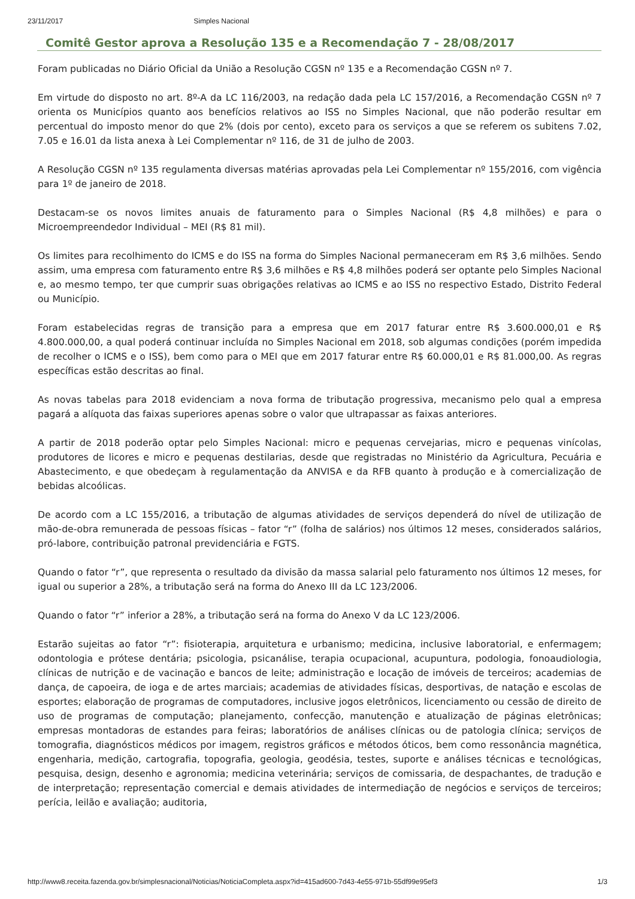23/11/2017 Simples Nacional
Comitê Gestor aprova a Resolução 135 e a Recomendação 7 - 28/08/2017
Foram publicadas no Diário Oficial da União a Resolução CGSN nº 135 e a Recomendação CGSN nº 7.
Em virtude do disposto no art. 8º-A da LC 116/2003, na redação dada pela LC 157/2016, a Recomendação CGSN nº 7 orienta os Municípios quanto aos benefícios relativos ao ISS no Simples Nacional, que não poderão resultar em percentual do imposto menor do que 2% (dois por cento), exceto para os serviços a que se referem os subitens 7.02, 7.05 e 16.01 da lista anexa à Lei Complementar nº 116, de 31 de julho de 2003.
A Resolução CGSN nº 135 regulamenta diversas matérias aprovadas pela Lei Complementar nº 155/2016, com vigência para 1º de janeiro de 2018.
Destacam-se os novos limites anuais de faturamento para o Simples Nacional (R$ 4,8 milhões) e para o Microempreendedor Individual – MEI (R$ 81 mil).
Os limites para recolhimento do ICMS e do ISS na forma do Simples Nacional permaneceram em R$ 3,6 milhões. Sendo assim, uma empresa com faturamento entre R$ 3,6 milhões e R$ 4,8 milhões poderá ser optante pelo Simples Nacional e, ao mesmo tempo, ter que cumprir suas obrigações relativas ao ICMS e ao ISS no respectivo Estado, Distrito Federal ou Município.
Foram estabelecidas regras de transição para a empresa que em 2017 faturar entre R$ 3.600.000,01 e R$ 4.800.000,00, a qual poderá continuar incluída no Simples Nacional em 2018, sob algumas condições (porém impedida de recolher o ICMS e o ISS), bem como para o MEI que em 2017 faturar entre R$ 60.000,01 e R$ 81.000,00. As regras específicas estão descritas ao final.
As novas tabelas para 2018 evidenciam a nova forma de tributação progressiva, mecanismo pelo qual a empresa pagará a alíquota das faixas superiores apenas sobre o valor que ultrapassar as faixas anteriores.
A partir de 2018 poderão optar pelo Simples Nacional: micro e pequenas cervejarias, micro e pequenas vinícolas, produtores de licores e micro e pequenas destilarias, desde que registradas no Ministério da Agricultura, Pecuária e Abastecimento, e que obedeçam à regulamentação da ANVISA e da RFB quanto à produção e à comercialização de bebidas alcoólicas.
De acordo com a LC 155/2016, a tributação de algumas atividades de serviços dependerá do nível de utilização de mão-de-obra remunerada de pessoas físicas – fator “r” (folha de salários) nos últimos 12 meses, considerados salários, pró-labore, contribuição patronal previdenciária e FGTS.
Quando o fator “r”, que representa o resultado da divisão da massa salarial pelo faturamento nos últimos 12 meses, for igual ou superior a 28%, a tributação será na forma do Anexo III da LC 123/2006.
Quando o fator “r” inferior a 28%, a tributação será na forma do Anexo V da LC 123/2006.
Estarão sujeitas ao fator “r”: fisioterapia, arquitetura e urbanismo; medicina, inclusive laboratorial, e enfermagem; odontologia e prótese dentária; psicologia, psicanálise, terapia ocupacional, acupuntura, podologia, fonoaudiologia, clínicas de nutrição e de vacinação e bancos de leite; administração e locação de imóveis de terceiros; academias de dança, de capoeira, de ioga e de artes marciais; academias de atividades físicas, desportivas, de natação e escolas de esportes; elaboração de programas de computadores, inclusive jogos eletrônicos, licenciamento ou cessão de direito de uso de programas de computação; planejamento, confecção, manutenção e atualização de páginas eletrônicas; empresas montadoras de estandes para feiras; laboratórios de análises clínicas ou de patologia clínica; serviços de tomografia, diagnósticos médicos por imagem, registros gráficos e métodos óticos, bem como ressonância magnética, engenharia, medição, cartografia, topografia, geologia, geodésia, testes, suporte e análises técnicas e tecnológicas, pesquisa, design, desenho e agronomia; medicina veterinária; serviços de comissaria, de despachantes, de tradução e de interpretação; representação comercial e demais atividades de intermediação de negócios e serviços de terceiros; perícia, leilão e avaliação; auditoria,
http://www8.receita.fazenda.gov.br/simplesnacional/Noticias/NoticiaCompleta.aspx?id=415ad600-7d43-4e55-971b-55df99e95ef3 1/3